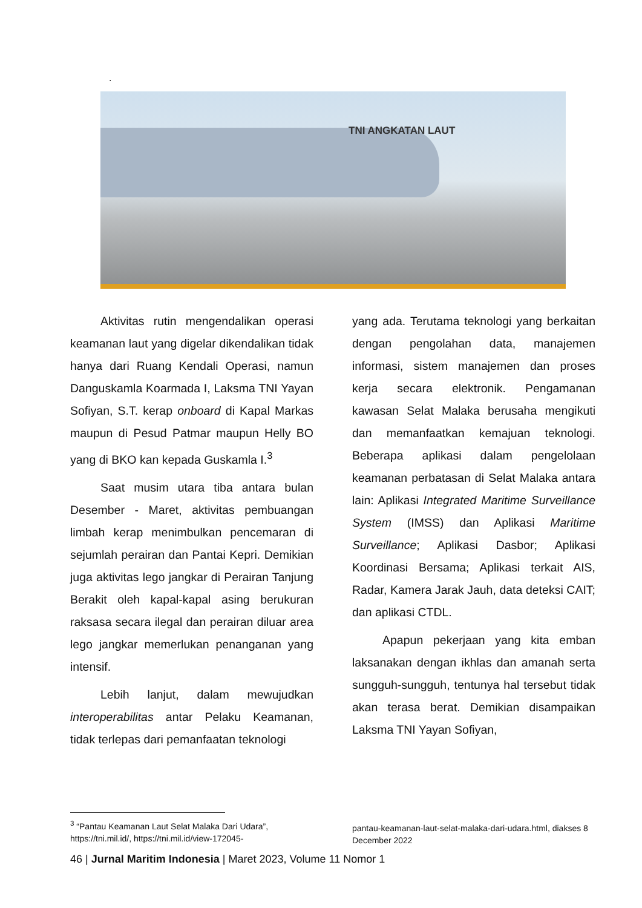.
TNI ANGKATAN LAUT
Aktivitas rutin mengendalikan operasi keamanan laut yang digelar dikendalikan tidak hanya dari Ruang Kendali Operasi, namun Danguskamla Koarmada I, Laksma TNI Yayan Sofiyan, S.T. kerap onboard di Kapal Markas maupun di Pesud Patmar maupun Helly BO yang di BKO kan kepada Guskamla I.<sup>3</sup>
Saat musim utara tiba antara bulan Desember - Maret, aktivitas pembuangan limbah kerap menimbulkan pencemaran di sejumlah perairan dan Pantai Kepri. Demikian juga aktivitas lego jangkar di Perairan Tanjung Berakit oleh kapal-kapal asing berukuran raksasa secara ilegal dan perairan diluar area lego jangkar memerlukan penanganan yang intensif.
Lebih lanjut, dalam mewujudkan interoperabilitas antar Pelaku Keamanan, tidak terlepas dari pemanfaatan teknologi
yang ada. Terutama teknologi yang berkaitan dengan pengolahan data, manajemen informasi, sistem manajemen dan proses kerja secara elektronik. Pengamanan kawasan Selat Malaka berusaha mengikuti dan memanfaatkan kemajuan teknologi. Beberapa aplikasi dalam pengelolaan keamanan perbatasan di Selat Malaka antara lain: Aplikasi Integrated Maritime Surveillance System (IMSS) dan Aplikasi Maritime Surveillance; Aplikasi Dasbor; Aplikasi Koordinasi Bersama; Aplikasi terkait AIS, Radar, Kamera Jarak Jauh, data deteksi CAIT; dan aplikasi CTDL.
Apapun pekerjaan yang kita emban laksanakan dengan ikhlas dan amanah serta sungguh-sungguh, tentunya hal tersebut tidak akan terasa berat. Demikian disampaikan Laksma TNI Yayan Sofiyan,
<sup>3</sup> “Pantau Keamanan Laut Selat Malaka Dari Udara”, https://tni.mil.id/, https://tni.mil.id/view-172045-
pantau-keamanan-laut-selat-malaka-dari-udara.html, diakses 8 December 2022
46 | Jurnal Maritim Indonesia | Maret 2023, Volume 11 Nomor 1